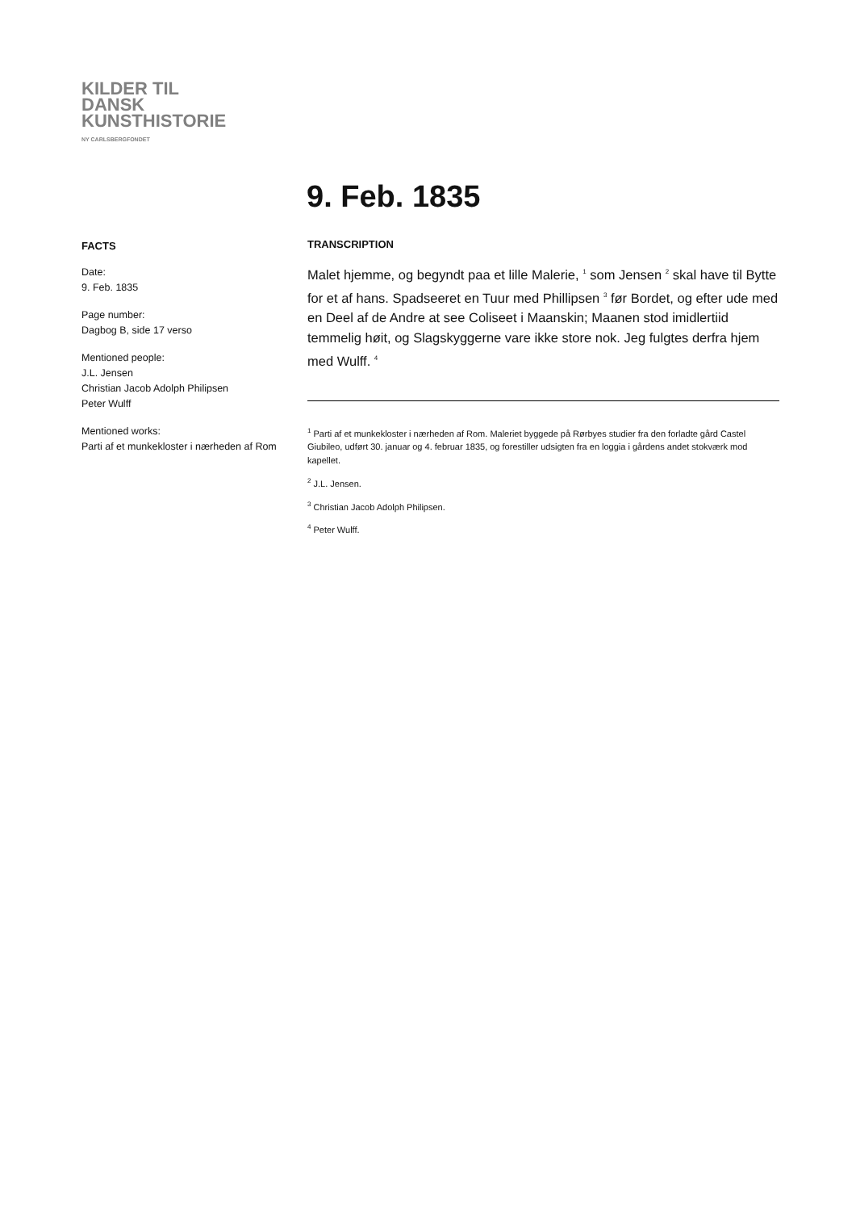KILDER TIL
DANSK
KUNSTHISTORIE
NY CARLSBERGFONDET
9. Feb. 1835
FACTS
Date:
9. Feb. 1835
Page number:
Dagbog B, side 17 verso
Mentioned people:
J.L. Jensen
Christian Jacob Adolph Philipsen
Peter Wulff
Mentioned works:
Parti af et munkekloster i nærheden af Rom
TRANSCRIPTION
Malet hjemme, og begyndt paa et lille Malerie, <sup>1</sup> som Jensen <sup>2</sup> skal have til Bytte for et af hans. Spadseeret en Tuur med Phillipsen <sup>3</sup> før Bordet, og efter ude med en Deel af de Andre at see Coliseet i Maanskin; Maanen stod imidlertiid temmelig høit, og Slagskyggerne vare ikke store nok. Jeg fulgtes derfra hjem med Wulff. <sup>4</sup>
<sup>1</sup> Parti af et munkekloster i nærheden af Rom. Maleriet byggede på Rørbyes studier fra den forladte gård Castel Giubileo, udført 30. januar og 4. februar 1835, og forestiller udsigten fra en loggia i gårdens andet stokværk mod kapellet.
<sup>2</sup> J.L. Jensen.
<sup>3</sup> Christian Jacob Adolph Philipsen.
<sup>4</sup> Peter Wulff.